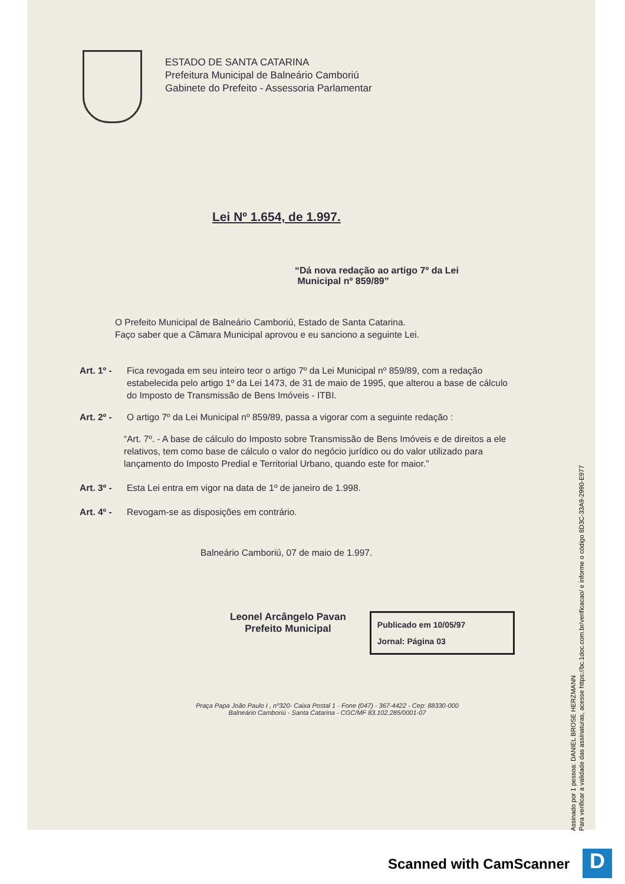ESTADO DE SANTA CATARINA
Prefeitura Municipal de Balneário Camboriú
Gabinete do Prefeito - Assessoria Parlamentar
Lei Nº 1.654, de 1.997.
“Dá nova redação ao artigo 7º da Lei
Municipal nº 859/89”
O Prefeito Municipal de Balneário Camboriú, Estado de Santa Catarina.
Faço saber que a Câmara Municipal aprovou e eu sanciono a seguinte Lei.
Art. 1º - Fica revogada em seu inteiro teor o artigo 7º da Lei Municipal nº 859/89, com a redação estabelecida pelo artigo 1º da Lei 1473, de 31 de maio de 1995, que alterou a base de cálculo do Imposto de Transmissão de Bens Imóveis - ITBI.
Art. 2º - O artigo 7º da Lei Municipal nº 859/89, passa a vigorar com a seguinte redação :
“Art. 7º. - A base de cálculo do Imposto sobre Transmissão de Bens Imóveis e de direitos a ele relativos, tem como base de cálculo o valor do negócio jurídico ou do valor utilizado para lançamento do Imposto Predial e Territorial Urbano, quando este for maior.”
Art. 3º - Esta Lei entra em vigor na data de 1º de janeiro de 1.998.
Art. 4º - Revogam-se as disposições em contrário.
Balneário Camboriú, 07 de maio de 1.997.
Leonel Arcângelo Pavan
Prefeito Municipal
Publicado em 10/05/97
Jornal: Página 03
Praça Papa João Paulo I , nº320- Caixa Postal 1 - Fone (047) - 367-4422 - Cep: 88330-000
Balneário Camboriú - Santa Catarina - CGC/MF 83.102.285/0001-07
Assinado por 1 pessoa: DANIEL BROSE HERZMANN
Para verificar a validade das assinaturas, acesse https://bc.1doc.com.br/verificacao/ e informe o código 8D3C-33A9-2990-E977
Scanned with CamScanner D